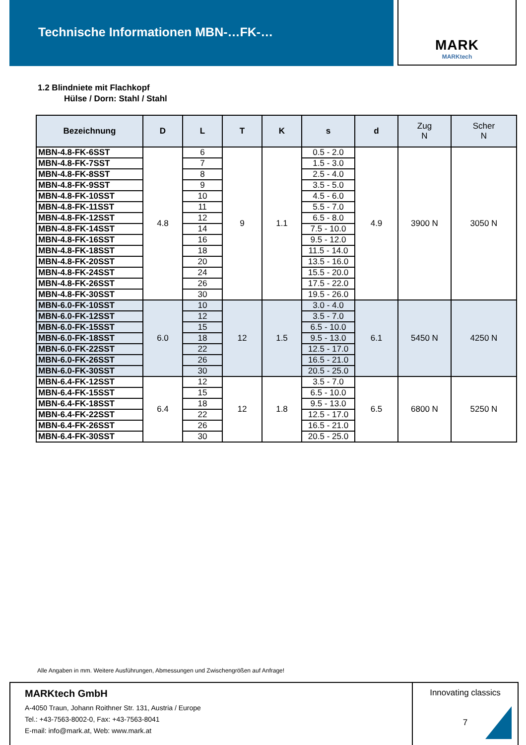Technische Informationen MBN-…FK-…
MARK
MARKtech
1.2 Blindniete mit Flachkopf
Hülse / Dorn: Stahl / Stahl
| Bezeichnung | D | L | T | K | s | d | Zug N | Scher N |
| --- | --- | --- | --- | --- | --- | --- | --- | --- |
| MBN-4.8-FK-6SST | 4.8 | 6 | 9 | 1.1 | 0.5 - 2.0 | 4.9 | 3900 N | 3050 N |
| MBN-4.8-FK-7SST | | 7 | | | 1.5 - 3.0 | | | |
| MBN-4.8-FK-8SST | | 8 | | | 2.5 - 4.0 | | | |
| MBN-4.8-FK-9SST | | 9 | | | 3.5 - 5.0 | | | |
| MBN-4.8-FK-10SST | | 10 | | | 4.5 - 6.0 | | | |
| MBN-4.8-FK-11SST | | 11 | | | 5.5 - 7.0 | | | |
| MBN-4.8-FK-12SST | | 12 | | | 6.5 - 8.0 | | | |
| MBN-4.8-FK-14SST | | 14 | | | 7.5 - 10.0 | | | |
| MBN-4.8-FK-16SST | | 16 | | | 9.5 - 12.0 | | | |
| MBN-4.8-FK-18SST | | 18 | | | 11.5 - 14.0 | | | |
| MBN-4.8-FK-20SST | | 20 | | | 13.5 - 16.0 | | | |
| MBN-4.8-FK-24SST | | 24 | | | 15.5 - 20.0 | | | |
| MBN-4.8-FK-26SST | | 26 | | | 17.5 - 22.0 | | | |
| MBN-4.8-FK-30SST | | 30 | | | 19.5 - 26.0 | | | |
| MBN-6.0-FK-10SST | 6.0 | 10 | 12 | 1.5 | 3.0 - 4.0 | 6.1 | 5450 N | 4250 N |
| MBN-6.0-FK-12SST | | 12 | | | 3.5 - 7.0 | | | |
| MBN-6.0-FK-15SST | | 15 | | | 6.5 - 10.0 | | | |
| MBN-6.0-FK-18SST | | 18 | | | 9.5 - 13.0 | | | |
| MBN-6.0-FK-22SST | | 22 | | | 12.5 - 17.0 | | | |
| MBN-6.0-FK-26SST | | 26 | | | 16.5 - 21.0 | | | |
| MBN-6.0-FK-30SST | | 30 | | | 20.5 - 25.0 | | | |
| MBN-6.4-FK-12SST | 6.4 | 12 | 12 | 1.8 | 3.5 - 7.0 | 6.5 | 6800 N | 5250 N |
| MBN-6.4-FK-15SST | | 15 | | | 6.5 - 10.0 | | | |
| MBN-6.4-FK-18SST | | 18 | | | 9.5 - 13.0 | | | |
| MBN-6.4-FK-22SST | | 22 | | | 12.5 - 17.0 | | | |
| MBN-6.4-FK-26SST | | 26 | | | 16.5 - 21.0 | | | |
| MBN-6.4-FK-30SST | | 30 | | | 20.5 - 25.0 | | | |
Alle Angaben in mm. Weitere Ausführungen, Abmessungen und Zwischengrößen auf Anfrage!
MARKtech GmbH
A-4050 Traun, Johann Roithner Str. 131, Austria / Europe
Tel.: +43-7563-8002-0, Fax: +43-7563-8041
E-mail: info@mark.at, Web: www.mark.at
Innovating classics
7